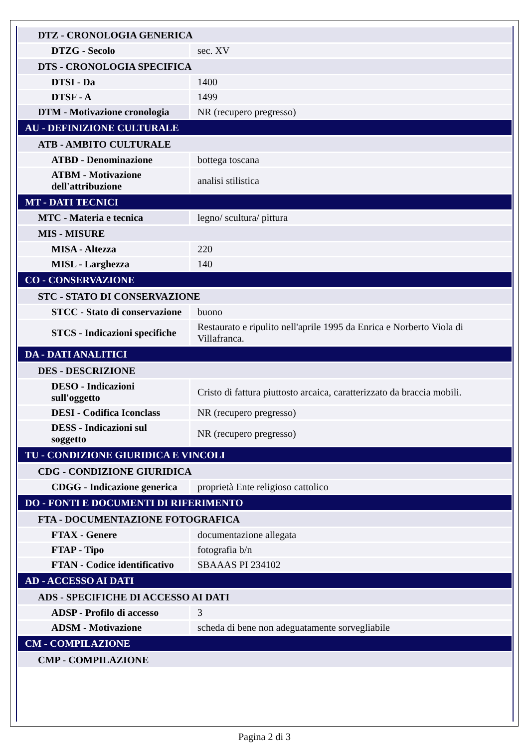| DTZ - CRONOLOGIA GENERICA | |
| DTZG - Secolo | sec. XV |
| DTS - CRONOLOGIA SPECIFICA | |
| DTSI - Da | 1400 |
| DTSF - A | 1499 |
| DTM - Motivazione cronologia | NR (recupero pregresso) |
| AU - DEFINIZIONE CULTURALE | |
| ATB - AMBITO CULTURALE | |
| ATBD - Denominazione | bottega toscana |
| ATBM - Motivazione dell'attribuzione | analisi stilistica |
| MT - DATI TECNICI | |
| MTC - Materia e tecnica | legno/ scultura/ pittura |
| MIS - MISURE | |
| MISA - Altezza | 220 |
| MISL - Larghezza | 140 |
| CO - CONSERVAZIONE | |
| STC - STATO DI CONSERVAZIONE | |
| STCC - Stato di conservazione | buono |
| STCS - Indicazioni specifiche | Restaurato e ripulito nell'aprile 1995 da Enrica e Norberto Viola di Villafranca. |
| DA - DATI ANALITICI | |
| DES - DESCRIZIONE | |
| DESO - Indicazioni sull'oggetto | Cristo di fattura piuttosto arcaica, caratterizzato da braccia mobili. |
| DESI - Codifica Iconclass | NR (recupero pregresso) |
| DESS - Indicazioni sul soggetto | NR (recupero pregresso) |
| TU - CONDIZIONE GIURIDICA E VINCOLI | |
| CDG - CONDIZIONE GIURIDICA | |
| CDGG - Indicazione generica | proprietà Ente religioso cattolico |
| DO - FONTI E DOCUMENTI DI RIFERIMENTO | |
| FTA - DOCUMENTAZIONE FOTOGRAFICA | |
| FTAX - Genere | documentazione allegata |
| FTAP - Tipo | fotografia b/n |
| FTAN - Codice identificativo | SBAAAS PI 234102 |
| AD - ACCESSO AI DATI | |
| ADS - SPECIFICHE DI ACCESSO AI DATI | |
| ADSP - Profilo di accesso | 3 |
| ADSM - Motivazione | scheda di bene non adeguatamente sorvegliabile |
| CM - COMPILAZIONE | |
| CMP - COMPILAZIONE | |
Pagina 2 di 3